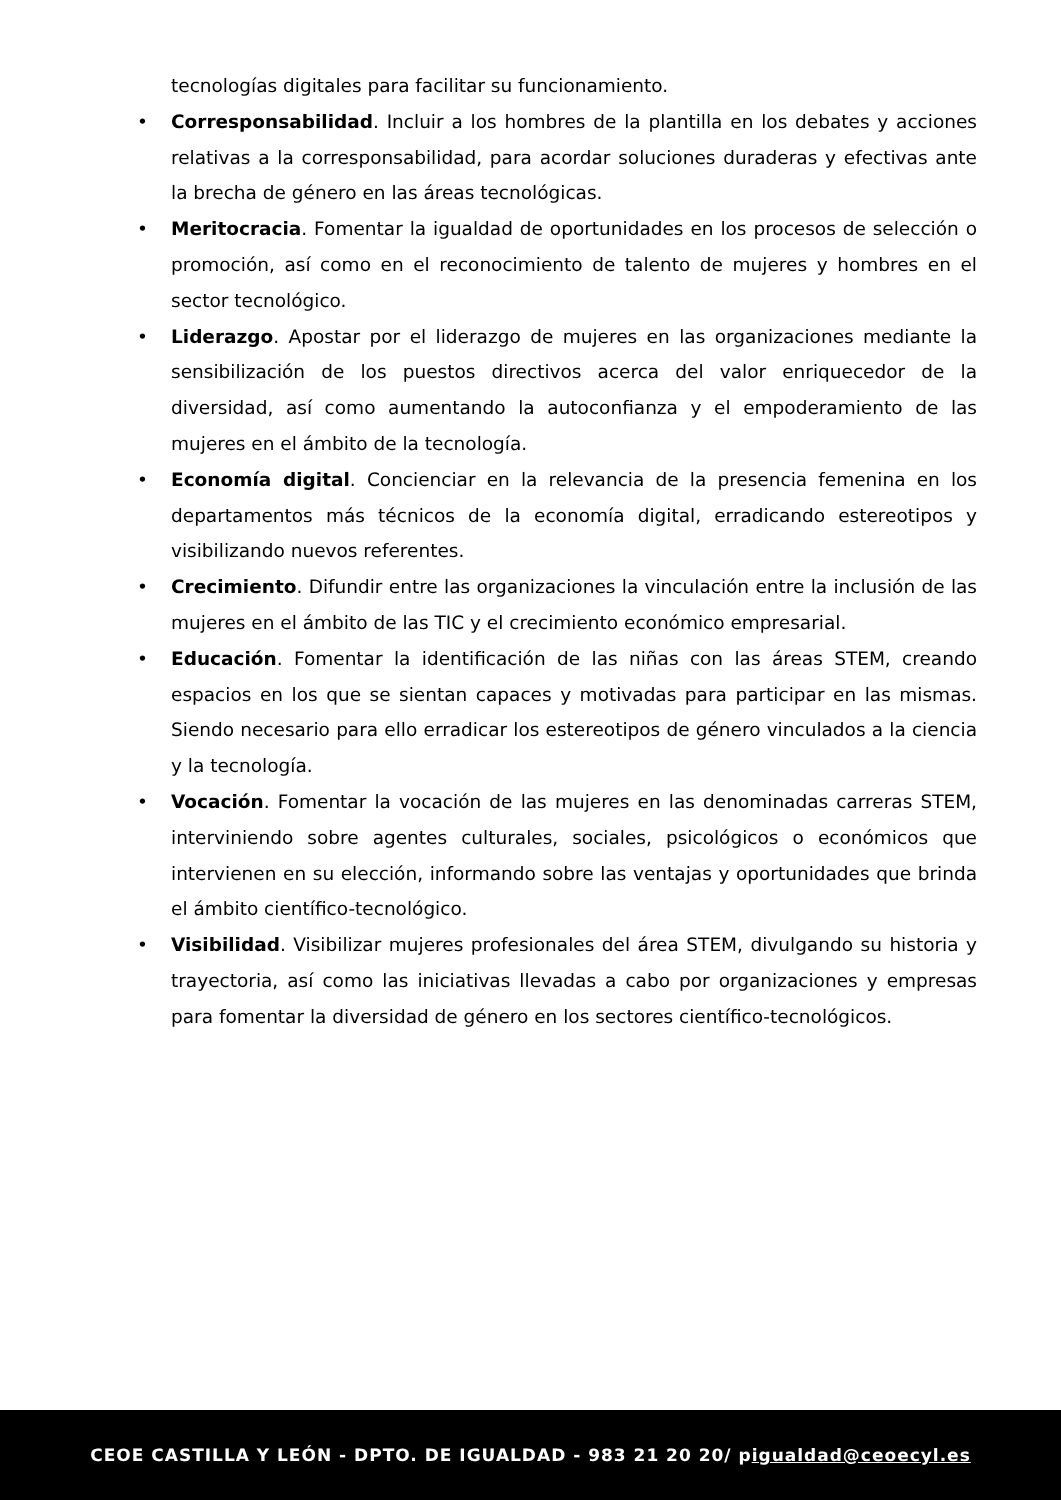tecnologías digitales para facilitar su funcionamiento.
• Corresponsabilidad. Incluir a los hombres de la plantilla en los debates y acciones relativas a la corresponsabilidad, para acordar soluciones duraderas y efectivas ante la brecha de género en las áreas tecnológicas.
• Meritocracia. Fomentar la igualdad de oportunidades en los procesos de selección o promoción, así como en el reconocimiento de talento de mujeres y hombres en el sector tecnológico.
• Liderazgo. Apostar por el liderazgo de mujeres en las organizaciones mediante la sensibilización de los puestos directivos acerca del valor enriquecedor de la diversidad, así como aumentando la autoconfianza y el empoderamiento de las mujeres en el ámbito de la tecnología.
• Economía digital. Concienciar en la relevancia de la presencia femenina en los departamentos más técnicos de la economía digital, erradicando estereotipos y visibilizando nuevos referentes.
• Crecimiento. Difundir entre las organizaciones la vinculación entre la inclusión de las mujeres en el ámbito de las TIC y el crecimiento económico empresarial.
• Educación. Fomentar la identificación de las niñas con las áreas STEM, creando espacios en los que se sientan capaces y motivadas para participar en las mismas. Siendo necesario para ello erradicar los estereotipos de género vinculados a la ciencia y la tecnología.
• Vocación. Fomentar la vocación de las mujeres en las denominadas carreras STEM, interviniendo sobre agentes culturales, sociales, psicológicos o económicos que intervienen en su elección, informando sobre las ventajas y oportunidades que brinda el ámbito científico-tecnológico.
• Visibilidad. Visibilizar mujeres profesionales del área STEM, divulgando su historia y trayectoria, así como las iniciativas llevadas a cabo por organizaciones y empresas para fomentar la diversidad de género en los sectores científico-tecnológicos.
CEOE CASTILLA Y LEÓN - DPTO. DE IGUALDAD - 983 21 20 20/ pigualdad@ceoecyl.es